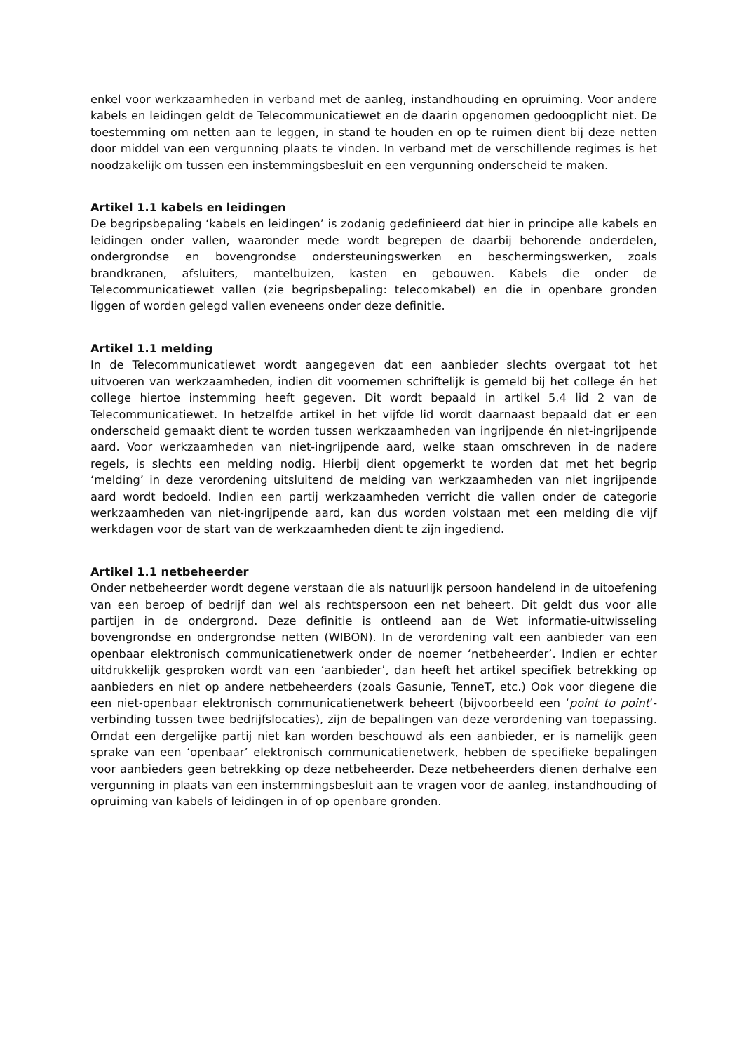enkel voor werkzaamheden in verband met de aanleg, instandhouding en opruiming. Voor andere kabels en leidingen geldt de Telecommunicatiewet en de daarin opgenomen gedoogplicht niet. De toestemming om netten aan te leggen, in stand te houden en op te ruimen dient bij deze netten door middel van een vergunning plaats te vinden. In verband met de verschillende regimes is het noodzakelijk om tussen een instemmingsbesluit en een vergunning onderscheid te maken.
Artikel 1.1 kabels en leidingen
De begripsbepaling ‘kabels en leidingen’ is zodanig gedefinieerd dat hier in principe alle kabels en leidingen onder vallen, waaronder mede wordt begrepen de daarbij behorende onderdelen, ondergrondse en bovengrondse ondersteuningswerken en beschermingswerken, zoals brandkranen, afsluiters, mantelbuizen, kasten en gebouwen. Kabels die onder de Telecommunicatiewet vallen (zie begripsbepaling: telecomkabel) en die in openbare gronden liggen of worden gelegd vallen eveneens onder deze definitie.
Artikel 1.1 melding
In de Telecommunicatiewet wordt aangegeven dat een aanbieder slechts overgaat tot het uitvoeren van werkzaamheden, indien dit voornemen schriftelijk is gemeld bij het college én het college hiertoe instemming heeft gegeven. Dit wordt bepaald in artikel 5.4 lid 2 van de Telecommunicatiewet. In hetzelfde artikel in het vijfde lid wordt daarnaast bepaald dat er een onderscheid gemaakt dient te worden tussen werkzaamheden van ingrijpende én niet-ingrijpende aard. Voor werkzaamheden van niet-ingrijpende aard, welke staan omschreven in de nadere regels, is slechts een melding nodig. Hierbij dient opgemerkt te worden dat met het begrip ‘melding’ in deze verordening uitsluitend de melding van werkzaamheden van niet ingrijpende aard wordt bedoeld. Indien een partij werkzaamheden verricht die vallen onder de categorie werkzaamheden van niet-ingrijpende aard, kan dus worden volstaan met een melding die vijf werkdagen voor de start van de werkzaamheden dient te zijn ingediend.
Artikel 1.1 netbeheerder
Onder netbeheerder wordt degene verstaan die als natuurlijk persoon handelend in de uitoefening van een beroep of bedrijf dan wel als rechtspersoon een net beheert. Dit geldt dus voor alle partijen in de ondergrond. Deze definitie is ontleend aan de Wet informatie-uitwisseling bovengrondse en ondergrondse netten (WIBON). In de verordening valt een aanbieder van een openbaar elektronisch communicatienetwerk onder de noemer ‘netbeheerder’. Indien er echter uitdrukkelijk gesproken wordt van een ‘aanbieder’, dan heeft het artikel specifiek betrekking op aanbieders en niet op andere netbeheerders (zoals Gasunie, TenneT, etc.) Ook voor diegene die een niet-openbaar elektronisch communicatienetwerk beheert (bijvoorbeeld een ‘point to point’-verbinding tussen twee bedrijfslocaties), zijn de bepalingen van deze verordening van toepassing. Omdat een dergelijke partij niet kan worden beschouwd als een aanbieder, er is namelijk geen sprake van een ‘openbaar’ elektronisch communicatienetwerk, hebben de specifieke bepalingen voor aanbieders geen betrekking op deze netbeheerder. Deze netbeheerders dienen derhalve een vergunning in plaats van een instemmingsbesluit aan te vragen voor de aanleg, instandhouding of opruiming van kabels of leidingen in of op openbare gronden.